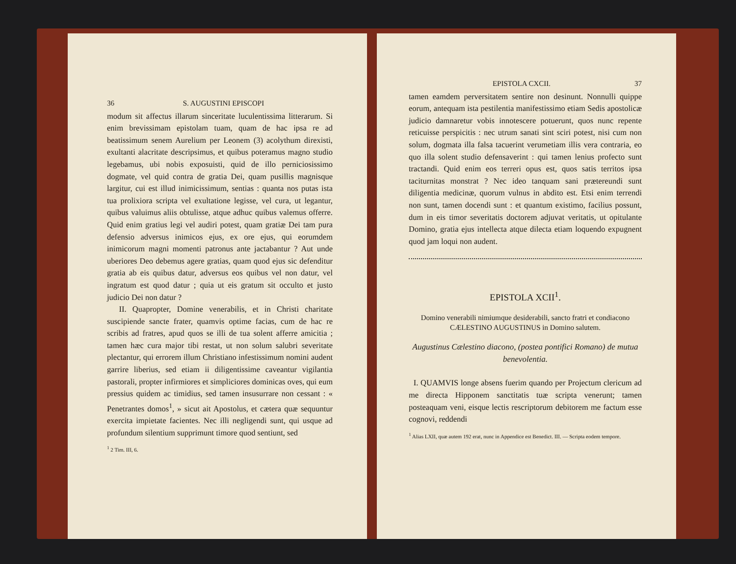36 S. AUGUSTINI EPISCOPI
modum sit affectus illarum sinceritate luculentissima litterarum. Si enim brevissimam epistolam tuam, quam de hac ipsa re ad beatissimum senem Aurelium per Leonem (3) acolythum direxisti, exultanti alacritate descripsimus, et quibus poteramus magno studio legebamus, ubi nobis exposuisti, quid de illo perniciosissimo dogmate, vel quid contra de gratia Dei, quam pusillis magnisque largitur, cui est illud inimicissimum, sentias : quanta nos putas ista tua prolixiora scripta vel exultatione legisse, vel cura, ut legantur, quibus valuimus aliis obtulisse, atque adhuc quibus valemus offerre. Quid enim gratius legi vel audiri potest, quam gratiæ Dei tam pura defensio adversus inimicos ejus, ex ore ejus, qui eorumdem inimicorum magni momenti patronus ante jactabantur ? Aut unde uberiores Deo debemus agere gratias, quam quod ejus sic defenditur gratia ab eis quibus datur, adversus eos quibus vel non datur, vel ingratum est quod datur ; quia ut eis gratum sit occulto et justo judicio Dei non datur ?
II. Quapropter, Domine venerabilis, et in Christi charitate suscipiende sancte frater, quamvis optime facias, cum de hac re scribis ad fratres, apud quos se illi de tua solent afferre amicitia ; tamen hæc cura major tibi restat, ut non solum salubri severitate plectantur, qui errorem illum Christiano infestissimum nomini audent garrire liberius, sed etiam ii diligentissime caveantur vigilantia pastorali, propter infirmiores et simpliciores dominicas oves, qui eum pressius quidem ac timidius, sed tamen insusurrare non cessant : « Penetrantes domos<sup>1</sup>, » sicut ait Apostolus, et cætera quæ sequuntur exercita impietate facientes. Nec illi negligendi sunt, qui usque ad profundum silentium supprimunt timore quod sentiunt, sed
<sup>1</sup> 2 Tim. III, 6.
EPISTOLA CXCII. 37
tamen eamdem perversitatem sentire non desinunt. Nonnulli quippe eorum, antequam ista pestilentia manifestissimo etiam Sedis apostolicæ judicio damnaretur vobis innotescere potuerunt, quos nunc repente reticuisse perspicitis : nec utrum sanati sint sciri potest, nisi cum non solum, dogmata illa falsa tacuerint verumetiam illis vera contraria, eo quo illa solent studio defensaverint : qui tamen lenius profecto sunt tractandi. Quid enim eos terreri opus est, quos satis territos ipsa taciturnitas monstrat ? Nec ideo tanquam sani prætereundi sunt diligentia medicinæ, quorum vulnus in abdito est. Etsi enim terrendi non sunt, tamen docendi sunt : et quantum existimo, facilius possunt, dum in eis timor severitatis doctorem adjuvat veritatis, ut opitulante Domino, gratia ejus intellecta atque dilecta etiam loquendo expugnent quod jam loqui non audent.
EPISTOLA XCII<sup>1</sup>.
Domino venerabili nimiumque desiderabili, sancto fratri et condiacono CÆLESTINO AUGUSTINUS in Domino salutem.
Augustinus Cælestino diacono, (postea pontifici Romano) de mutua benevolentia.
I. QUAMVIS longe absens fuerim quando per Projectum clericum ad me directa Hipponem sanctitatis tuæ scripta venerunt; tamen posteaquam veni, eisque lectis rescriptorum debitorem me factum esse cognovi, reddendi
<sup>1</sup> Alias LXII, quæ autem 192 erat, nunc in Appendice est Benedict. III. — Scripta eodem tempore.